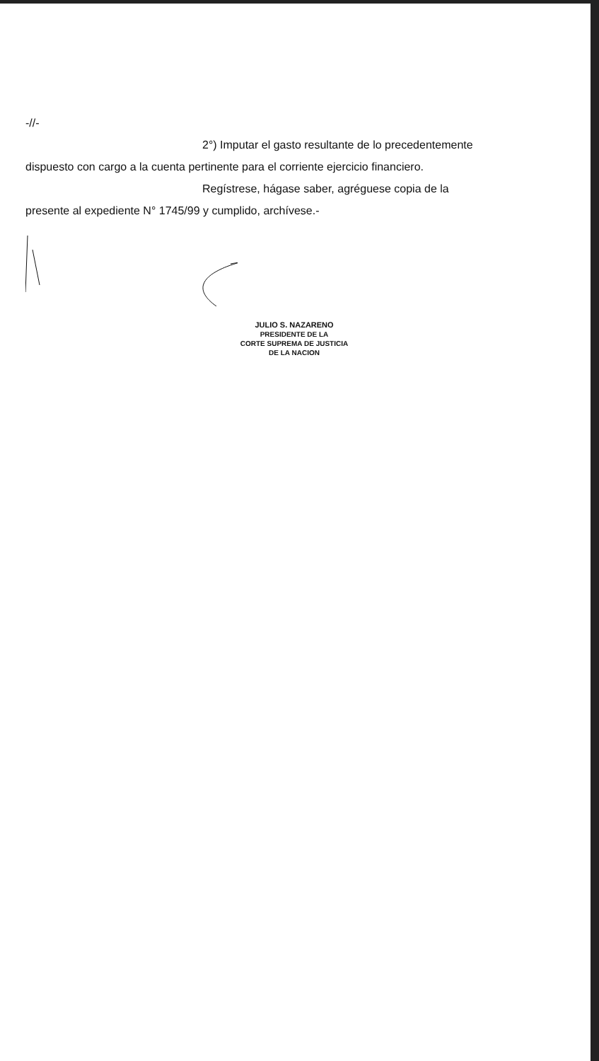-//-
2°) Imputar el gasto resultante de lo precedentemente
dispuesto con cargo a la cuenta pertinente para el corriente ejercicio financiero.
Regístrese, hágase saber, agréguese copia de la
presente al expediente N° 1745/99 y cumplido, archívese.-
JULIO S. NAZARENO
PRESIDENTE DE LA
CORTE SUPREMA DE JUSTICIA
DE LA NACION